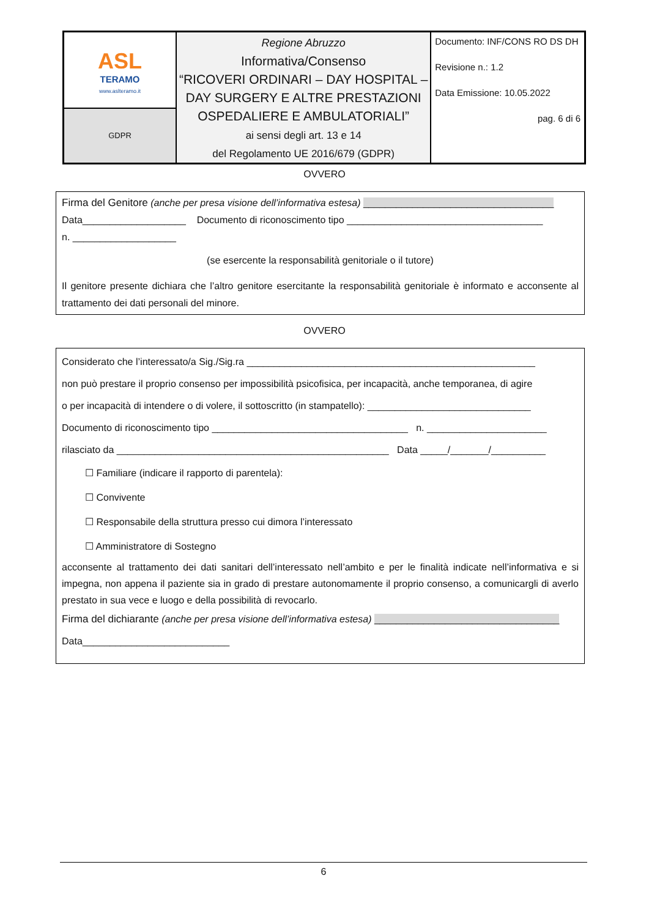| ASL TERAMO www.aslteramo.it | Regione Abruzzo Informativa/Consenso “RICOVERI ORDINARI – DAY HOSPITAL – DAY SURGERY E ALTRE PRESTAZIONI OSPEDALIERE E AMBULATORIALI” ai sensi degli art. 13 e 14 del Regolamento UE 2016/679 (GDPR) | Documento: INF/CONS RO DS DH Revisione n.: 1.2 Data Emissione: 10.05.2022 pag. 6 di 6 |
| GDPR | | |
OVVERO
Firma del Genitore (anche per presa visione dell’informativa estesa) ___________________________________
Data___________________ Documento di riconoscimento tipo ____________________________________
n. ___________________
(se esercente la responsabilità genitoriale o il tutore)
Il genitore presente dichiara che l’altro genitore esercitante la responsabilità genitoriale è informato e acconsente al trattamento dei dati personali del minore.
OVVERO
Considerato che l’interessato/a Sig./Sig.ra _____________________________________________________
non può prestare il proprio consenso per impossibilità psicofisica, per incapacità, anche temporanea, di agire
o per incapacità di intendere o di volere, il sottoscritto (in stampatello): ______________________________
Documento di riconoscimento tipo ____________________________________ n. ______________________
rilasciato da __________________________________________________ Data _____/_______/__________
☐ Familiare (indicare il rapporto di parentela):
☐ Convivente
☐ Responsabile della struttura presso cui dimora l’interessato
☐ Amministratore di Sostegno
acconsente al trattamento dei dati sanitari dell’interessato nell’ambito e per le finalità indicate nell’informativa e si impegna, non appena il paziente sia in grado di prestare autonomamente il proprio consenso, a comunicargli di averlo prestato in sua vece e luogo e della possibilità di revocarlo.
Firma del dichiarante (anche per presa visione dell’informativa estesa) __________________________________
Data___________________________
6